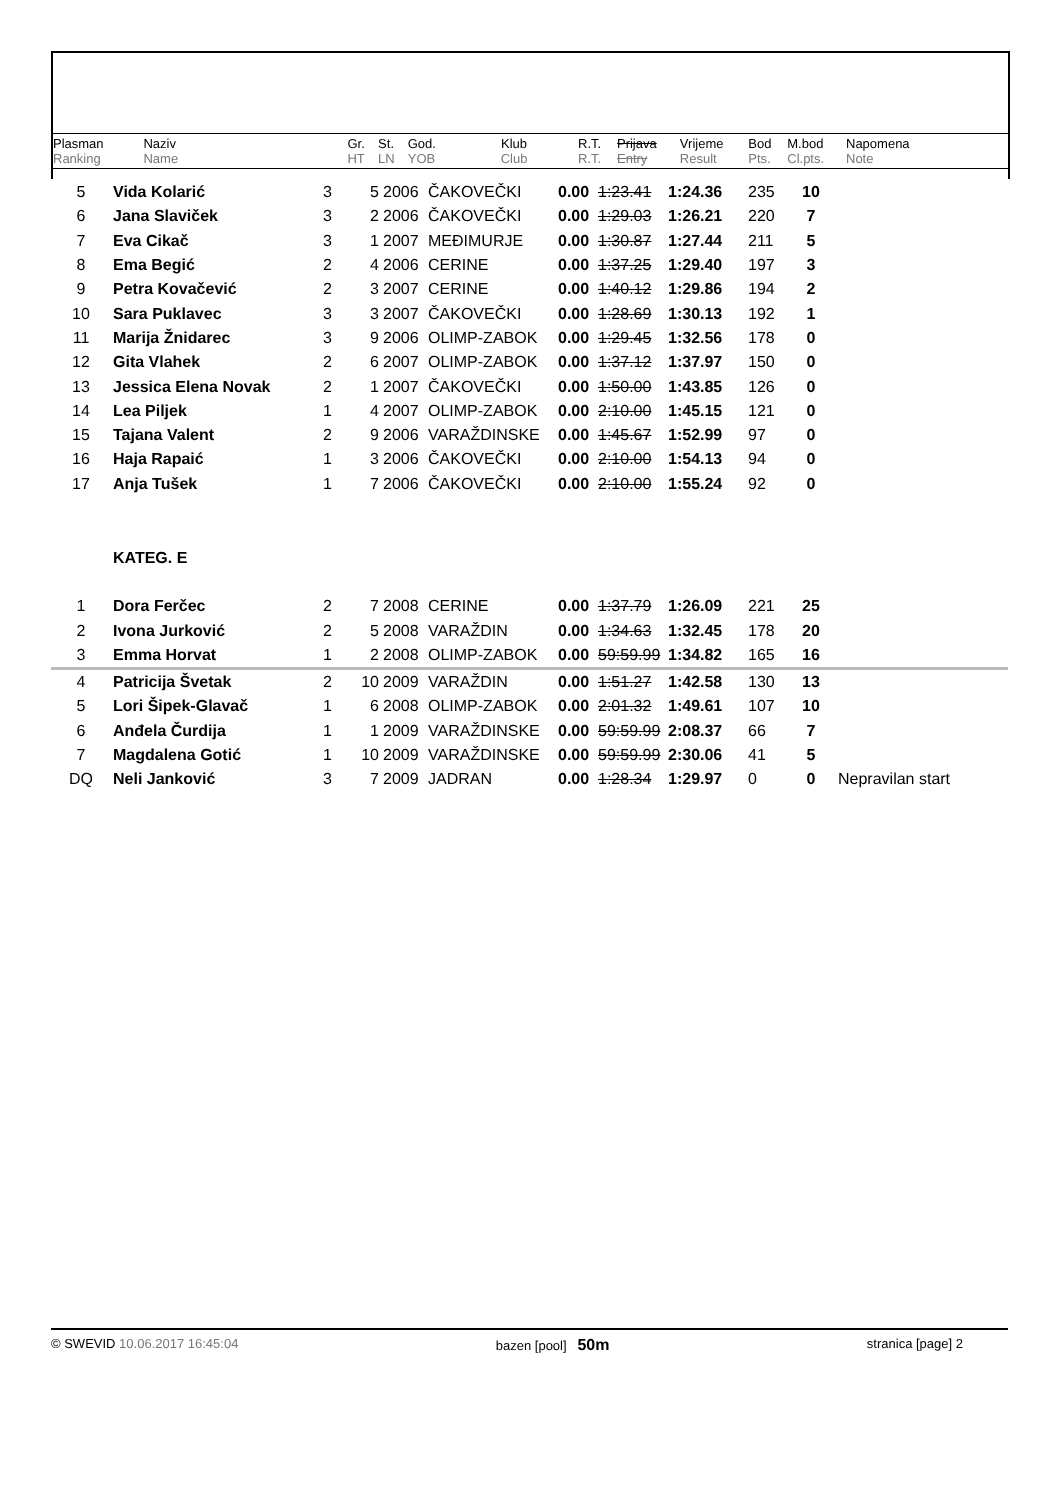| Plasman Ranking | Naziv Name | Gr. HT | St. LN | God. YOB | Klub Club | R.T. R.T. | Prijava Entry | Vrijeme Result | Bod Pts. | M.bod Cl.pts. | Napomena Note |
| 5 | Vida Kolarić | 3 | 5 | 2006 | ČAKOVEČKI | 0.00 | 1:23.41 | 1:24.36 | 235 | 10 | |
| 6 | Jana Slaviček | 3 | 2 | 2006 | ČAKOVEČKI | 0.00 | 1:29.03 | 1:26.21 | 220 | 7 | |
| 7 | Eva Cikač | 3 | 1 | 2007 | MEĐIMURJE | 0.00 | 1:30.87 | 1:27.44 | 211 | 5 | |
| 8 | Ema Begić | 2 | 4 | 2006 | CERINE | 0.00 | 1:37.25 | 1:29.40 | 197 | 3 | |
| 9 | Petra Kovačević | 2 | 3 | 2007 | CERINE | 0.00 | 1:40.12 | 1:29.86 | 194 | 2 | |
| 10 | Sara Puklavec | 3 | 3 | 2007 | ČAKOVEČKI | 0.00 | 1:28.69 | 1:30.13 | 192 | 1 | |
| 11 | Marija Žnidarec | 3 | 9 | 2006 | OLIMP-ZABOK | 0.00 | 1:29.45 | 1:32.56 | 178 | 0 | |
| 12 | Gita Vlahek | 2 | 6 | 2007 | OLIMP-ZABOK | 0.00 | 1:37.12 | 1:37.97 | 150 | 0 | |
| 13 | Jessica Elena Novak | 2 | 1 | 2007 | ČAKOVEČKI | 0.00 | 1:50.00 | 1:43.85 | 126 | 0 | |
| 14 | Lea Piljek | 1 | 4 | 2007 | OLIMP-ZABOK | 0.00 | 2:10.00 | 1:45.15 | 121 | 0 | |
| 15 | Tajana Valent | 2 | 9 | 2006 | VARAŽDINSKE | 0.00 | 1:45.67 | 1:52.99 | 97 | 0 | |
| 16 | Haja Rapaić | 1 | 3 | 2006 | ČAKOVEČKI | 0.00 | 2:10.00 | 1:54.13 | 94 | 0 | |
| 17 | Anja Tušek | 1 | 7 | 2006 | ČAKOVEČKI | 0.00 | 2:10.00 | 1:55.24 | 92 | 0 | |
| | KATEG. E | | | | | | | | | | |
| 1 | Dora Ferčec | 2 | 7 | 2008 | CERINE | 0.00 | 1:37.79 | 1:26.09 | 221 | 25 | |
| 2 | Ivona Jurković | 2 | 5 | 2008 | VARAŽDIN | 0.00 | 1:34.63 | 1:32.45 | 178 | 20 | |
| 3 | Emma Horvat | 1 | 2 | 2008 | OLIMP-ZABOK | 0.00 | 59:59.99 | 1:34.82 | 165 | 16 | |
| 4 | Patricija Švetak | 2 | 10 | 2009 | VARAŽDIN | 0.00 | 1:51.27 | 1:42.58 | 130 | 13 | |
| 5 | Lori Šipek-Glavač | 1 | 6 | 2008 | OLIMP-ZABOK | 0.00 | 2:01.32 | 1:49.61 | 107 | 10 | |
| 6 | Anđela Čurdija | 1 | 1 | 2009 | VARAŽDINSKE | 0.00 | 59:59.99 | 2:08.37 | 66 | 7 | |
| 7 | Magdalena Gotić | 1 | 10 | 2009 | VARAŽDINSKE | 0.00 | 59:59.99 | 2:30.06 | 41 | 5 | |
| DQ | Neli Janković | 3 | 7 | 2009 | JADRAN | 0.00 | 1:28.34 | 1:29.97 | 0 | 0 | Nepravilan start |
© SWEVID 10.06.2017 16:45:04 bazen [pool] 50m
stranica [page] 2